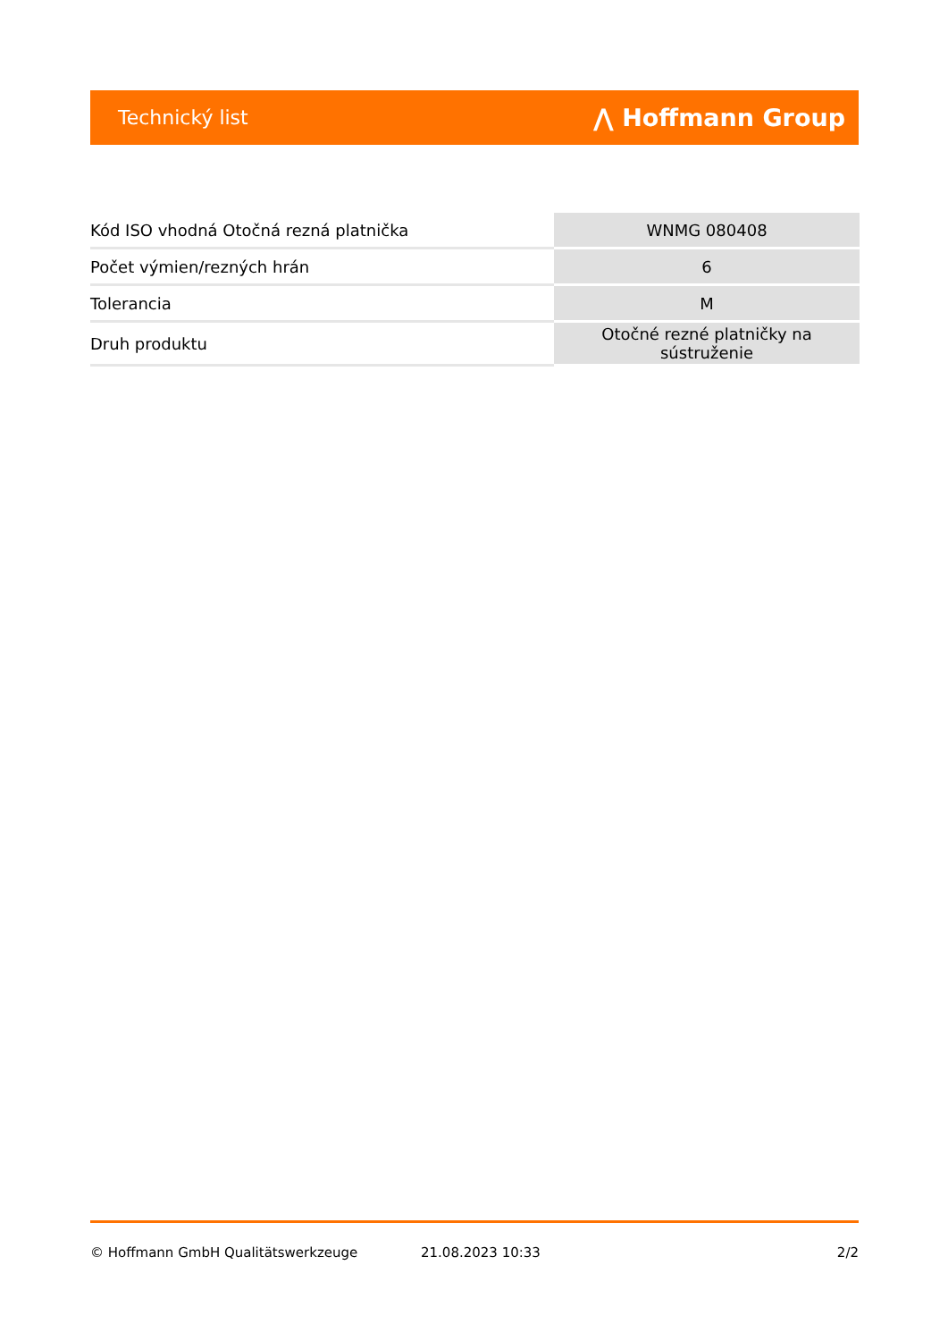Technický list ⋀ Hoffmann Group
| Kód ISO vhodná Otočná rezná platnička | WNMG 080408 |
| Počet výmien/rezných hrán | 6 |
| Tolerancia | M |
| Druh produktu | Otočné rezné platničky na sústruženie |
© Hoffmann GmbH Qualitätswerkzeuge 21.08.2023 10:33 2/2